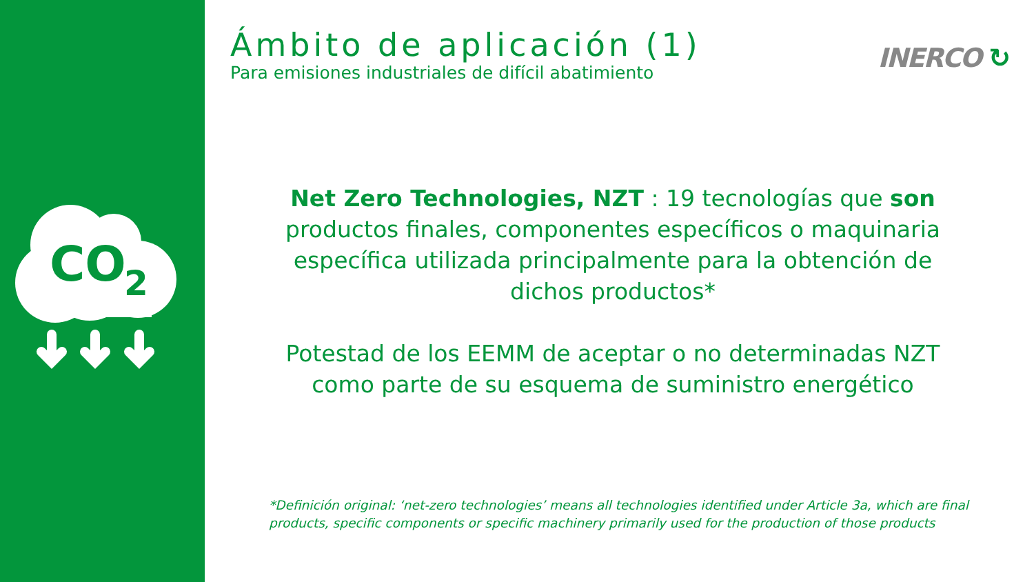CO
2
INERCO ↻
Ámbito de aplicación (1)
Para emisiones industriales de difícil abatimiento
Net Zero Technologies, NZT : 19 tecnologías que son productos finales, componentes específicos o maquinaria específica utilizada principalmente para la obtención de dichos productos*
Potestad de los EEMM de aceptar o no determinadas NZT como parte de su esquema de suministro energético
*Definición original: ‘net-zero technologies’ means all technologies identified under Article 3a, which are final products, specific components or specific machinery primarily used for the production of those products